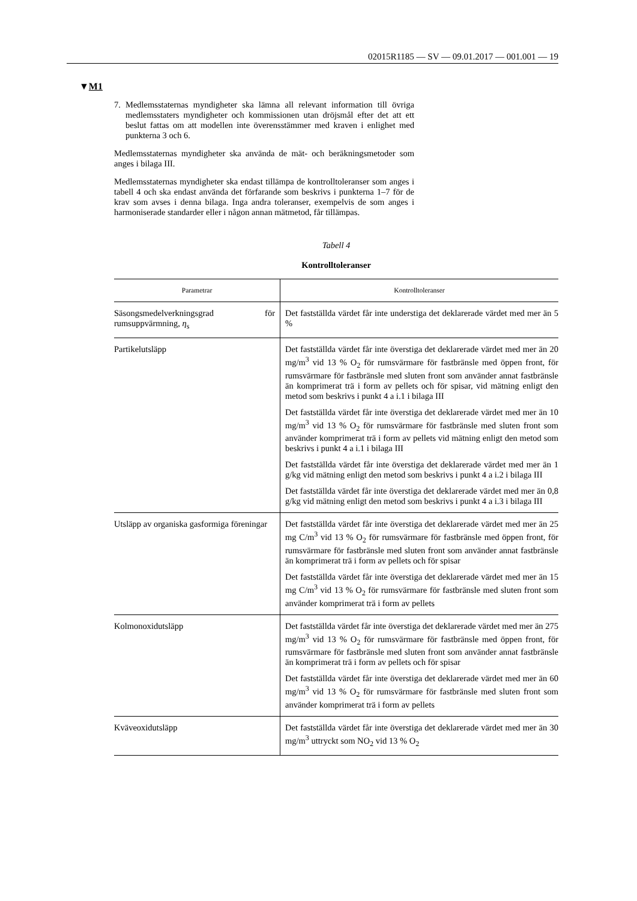02015R1185 — SV — 09.01.2017 — 001.001 — 19
▼M1
7. Medlemsstaternas myndigheter ska lämna all relevant information till övriga medlemsstaters myndigheter och kommissionen utan dröjsmål efter det att ett beslut fattas om att modellen inte överensstämmer med kraven i enlighet med punkterna 3 och 6.
Medlemsstaternas myndigheter ska använda de mät- och beräkningsmetoder som anges i bilaga III.
Medlemsstaternas myndigheter ska endast tillämpa de kontrolltoleranser som anges i tabell 4 och ska endast använda det förfarande som beskrivs i punkterna 1–7 för de krav som avses i denna bilaga. Inga andra toleranser, exempelvis de som anges i harmoniserade standarder eller i någon annan mätmetod, får tillämpas.
Tabell 4
Kontrolltoleranser
| Parametrar | Kontrolltoleranser |
| --- | --- |
| Säsongsmedelverkningsgrad för rumsuppvärmning, η<sub>s</sub> | Det fastställda värdet får inte understiga det deklarerade värdet med mer än 5 % |
| Partikelutsläpp | Det fastställda värdet får inte överstiga det deklarerade värdet med mer än 20 mg/m<sup>3</sup> vid 13 % O<sub>2</sub> för rumsvärmare för fastbränsle med öppen front, för rumsvärmare för fastbränsle med sluten front som använder annat fastbränsle än komprimerat trä i form av pellets och för spisar, vid mätning enligt den metod som beskrivs i punkt 4 a i.1 i bilaga III Det fastställda värdet får inte överstiga det deklarerade värdet med mer än 10 mg/m<sup>3</sup> vid 13 % O<sub>2</sub> för rumsvärmare för fastbränsle med sluten front som använder komprimerat trä i form av pellets vid mätning enligt den metod som beskrivs i punkt 4 a i.1 i bilaga III Det fastställda värdet får inte överstiga det deklarerade värdet med mer än 1 g/kg vid mätning enligt den metod som beskrivs i punkt 4 a i.2 i bilaga III Det fastställda värdet får inte överstiga det deklarerade värdet med mer än 0,8 g/kg vid mätning enligt den metod som beskrivs i punkt 4 a i.3 i bilaga III |
| Utsläpp av organiska gasformiga föreningar | Det fastställda värdet får inte överstiga det deklarerade värdet med mer än 25 mg C/m<sup>3</sup> vid 13 % O<sub>2</sub> för rumsvärmare för fastbränsle med öppen front, för rumsvärmare för fastbränsle med sluten front som använder annat fastbränsle än komprimerat trä i form av pellets och för spisar Det fastställda värdet får inte överstiga det deklarerade värdet med mer än 15 mg C/m<sup>3</sup> vid 13 % O<sub>2</sub> för rumsvärmare för fastbränsle med sluten front som använder komprimerat trä i form av pellets |
| Kolmonoxidutsläpp | Det fastställda värdet får inte överstiga det deklarerade värdet med mer än 275 mg/m<sup>3</sup> vid 13 % O<sub>2</sub> för rumsvärmare för fastbränsle med öppen front, för rumsvärmare för fastbränsle med sluten front som använder annat fastbränsle än komprimerat trä i form av pellets och för spisar Det fastställda värdet får inte överstiga det deklarerade värdet med mer än 60 mg/m<sup>3</sup> vid 13 % O<sub>2</sub> för rumsvärmare för fastbränsle med sluten front som använder komprimerat trä i form av pellets |
| Kväveoxidutsläpp | Det fastställda värdet får inte överstiga det deklarerade värdet med mer än 30 mg/m<sup>3</sup> uttryckt som NO<sub>2</sub> vid 13 % O<sub>2</sub> |